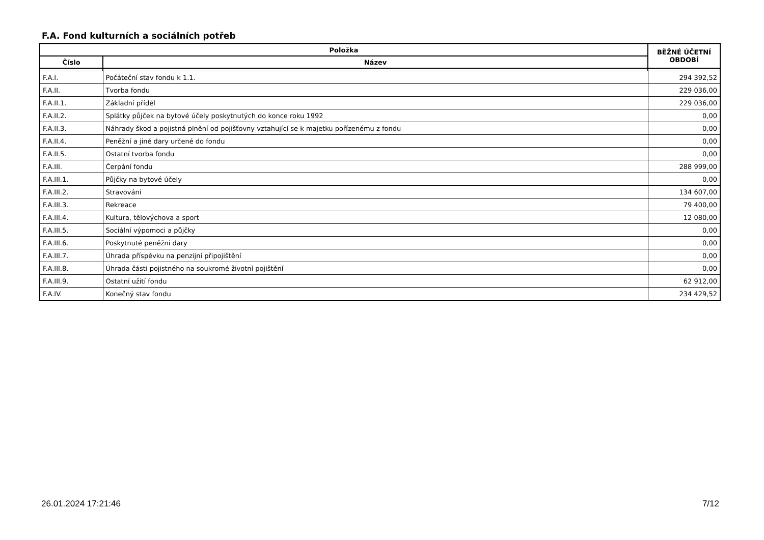F.A. Fond kulturních a sociálních potřeb
| Položka | | BĚŽNÉ ÚČETNÍ OBDOBÍ |
| --- | --- | --- |
| Číslo | Název | |
| F.A.I. | Počáteční stav fondu k 1.1. | 294 392,52 |
| F.A.II. | Tvorba fondu | 229 036,00 |
| F.A.II.1. | Základní příděl | 229 036,00 |
| F.A.II.2. | Splátky půjček na bytové účely poskytnutých do konce roku 1992 | 0,00 |
| F.A.II.3. | Náhrady škod a pojistná plnění od pojišťovny vztahující se k majetku pořízenému z fondu | 0,00 |
| F.A.II.4. | Peněžní a jiné dary určené do fondu | 0,00 |
| F.A.II.5. | Ostatní tvorba fondu | 0,00 |
| F.A.III. | Čerpání fondu | 288 999,00 |
| F.A.III.1. | Půjčky na bytové účely | 0,00 |
| F.A.III.2. | Stravování | 134 607,00 |
| F.A.III.3. | Rekreace | 79 400,00 |
| F.A.III.4. | Kultura, tělovýchova a sport | 12 080,00 |
| F.A.III.5. | Sociální výpomoci a půjčky | 0,00 |
| F.A.III.6. | Poskytnuté peněžní dary | 0,00 |
| F.A.III.7. | Úhrada příspěvku na penzijní připojištění | 0,00 |
| F.A.III.8. | Úhrada části pojistného na soukromé životní pojištění | 0,00 |
| F.A.III.9. | Ostatní užití fondu | 62 912,00 |
| F.A.IV. | Konečný stav fondu | 234 429,52 |
26.01.2024 17:21:46 7/12